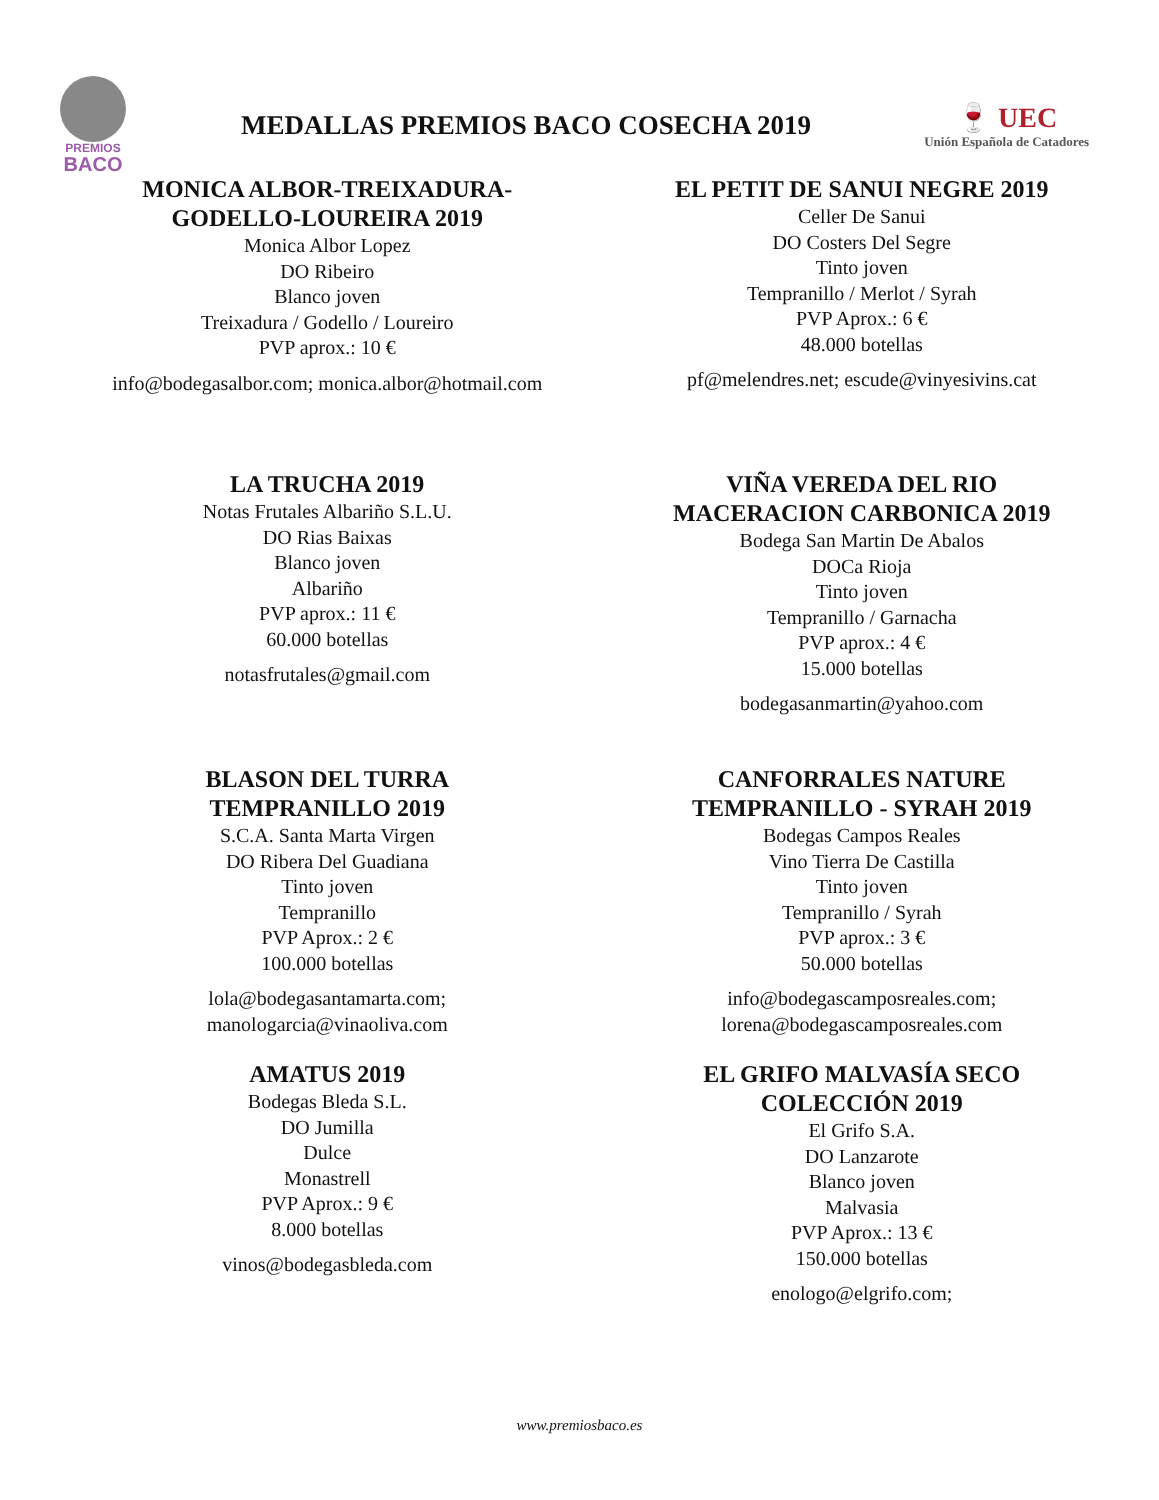PREMIOS
BACO
MEDALLAS PREMIOS BACO COSECHA 2019
🍷 UEC
Unión Española de Catadores
MONICA ALBOR-TREIXADURA-
GODELLO-LOUREIRA 2019
Monica Albor Lopez
DO Ribeiro
Blanco joven
Treixadura / Godello / Loureiro
PVP aprox.: 10 €
info@bodegasalbor.com; monica.albor@hotmail.com
EL PETIT DE SANUI NEGRE 2019
Celler De Sanui
DO Costers Del Segre
Tinto joven
Tempranillo / Merlot / Syrah
PVP Aprox.: 6 €
48.000 botellas
pf@melendres.net; escude@vinyesivins.cat
LA TRUCHA 2019
Notas Frutales Albariño S.L.U.
DO Rias Baixas
Blanco joven
Albariño
PVP aprox.: 11 €
60.000 botellas
notasfrutales@gmail.com
VIÑA VEREDA DEL RIO
MACERACION CARBONICA 2019
Bodega San Martin De Abalos
DOCa Rioja
Tinto joven
Tempranillo / Garnacha
PVP aprox.: 4 €
15.000 botellas
bodegasanmartin@yahoo.com
BLASON DEL TURRA
TEMPRANILLO 2019
S.C.A. Santa Marta Virgen
DO Ribera Del Guadiana
Tinto joven
Tempranillo
PVP Aprox.: 2 €
100.000 botellas
lola@bodegasantamarta.com;
manologarcia@vinaoliva.com
CANFORRALES NATURE
TEMPRANILLO - SYRAH 2019
Bodegas Campos Reales
Vino Tierra De Castilla
Tinto joven
Tempranillo / Syrah
PVP aprox.: 3 €
50.000 botellas
info@bodegascamposreales.com;
lorena@bodegascamposreales.com
AMATUS 2019
Bodegas Bleda S.L.
DO Jumilla
Dulce
Monastrell
PVP Aprox.: 9 €
8.000 botellas
vinos@bodegasbleda.com
EL GRIFO MALVASÍA SECO
COLECCIÓN 2019
El Grifo S.A.
DO Lanzarote
Blanco joven
Malvasia
PVP Aprox.: 13 €
150.000 botellas
enologo@elgrifo.com;
www.premiosbaco.es